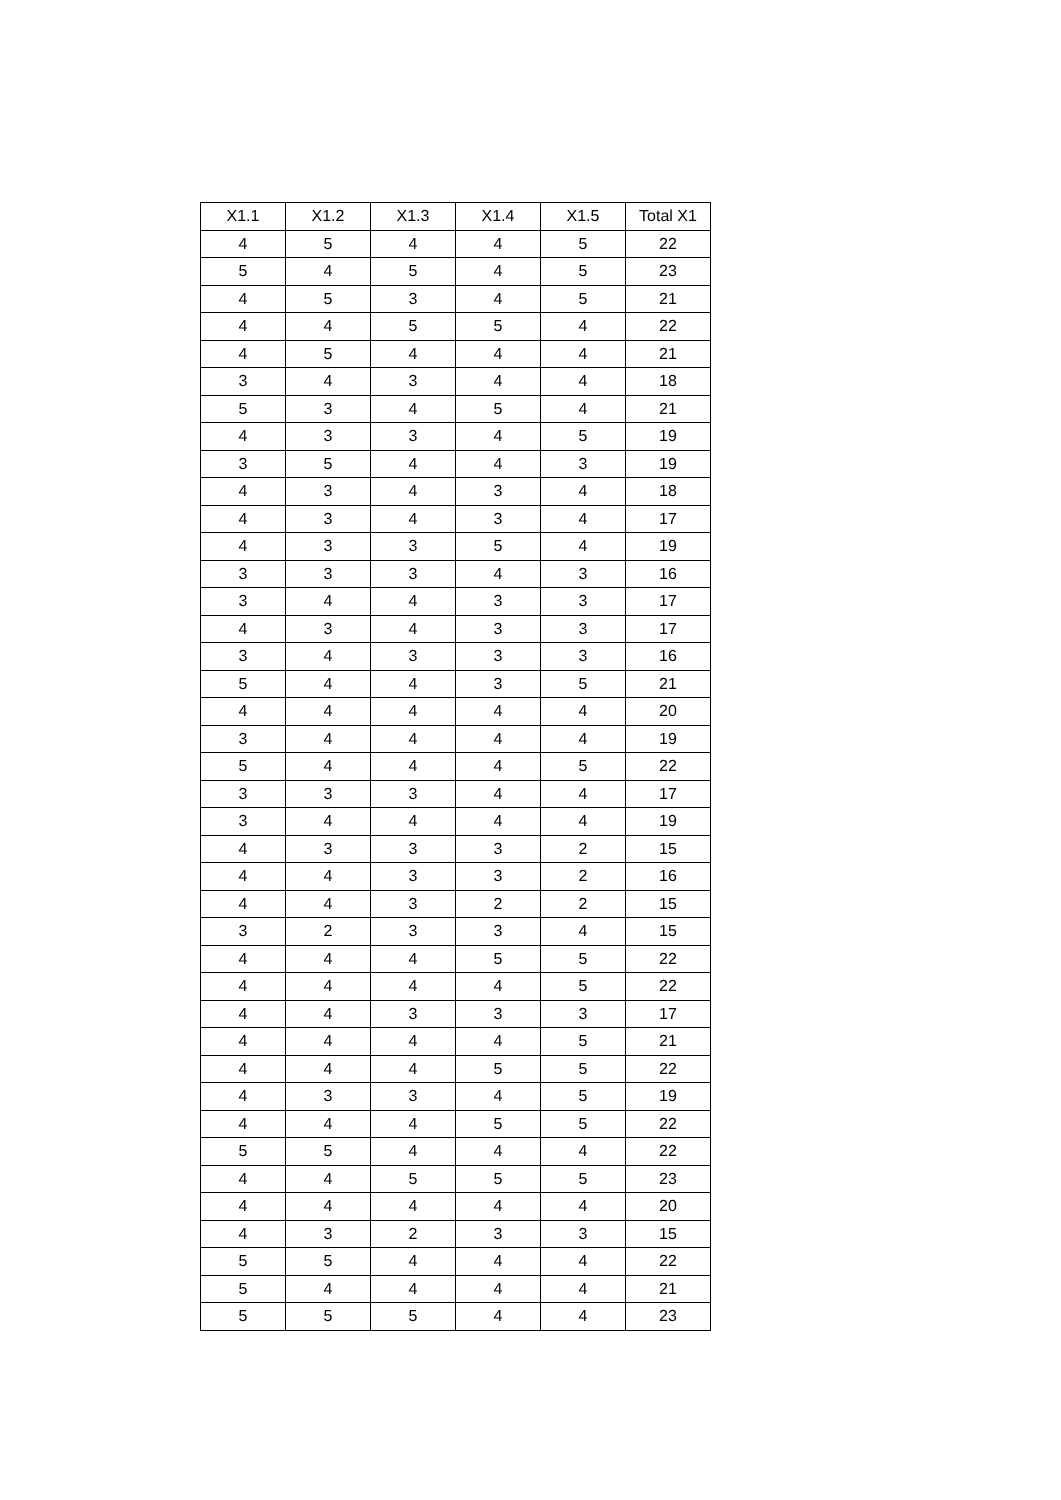| X1.1 | X1.2 | X1.3 | X1.4 | X1.5 | Total X1 |
| --- | --- | --- | --- | --- | --- |
| 4 | 5 | 4 | 4 | 5 | 22 |
| 5 | 4 | 5 | 4 | 5 | 23 |
| 4 | 5 | 3 | 4 | 5 | 21 |
| 4 | 4 | 5 | 5 | 4 | 22 |
| 4 | 5 | 4 | 4 | 4 | 21 |
| 3 | 4 | 3 | 4 | 4 | 18 |
| 5 | 3 | 4 | 5 | 4 | 21 |
| 4 | 3 | 3 | 4 | 5 | 19 |
| 3 | 5 | 4 | 4 | 3 | 19 |
| 4 | 3 | 4 | 3 | 4 | 18 |
| 4 | 3 | 4 | 3 | 4 | 17 |
| 4 | 3 | 3 | 5 | 4 | 19 |
| 3 | 3 | 3 | 4 | 3 | 16 |
| 3 | 4 | 4 | 3 | 3 | 17 |
| 4 | 3 | 4 | 3 | 3 | 17 |
| 3 | 4 | 3 | 3 | 3 | 16 |
| 5 | 4 | 4 | 3 | 5 | 21 |
| 4 | 4 | 4 | 4 | 4 | 20 |
| 3 | 4 | 4 | 4 | 4 | 19 |
| 5 | 4 | 4 | 4 | 5 | 22 |
| 3 | 3 | 3 | 4 | 4 | 17 |
| 3 | 4 | 4 | 4 | 4 | 19 |
| 4 | 3 | 3 | 3 | 2 | 15 |
| 4 | 4 | 3 | 3 | 2 | 16 |
| 4 | 4 | 3 | 2 | 2 | 15 |
| 3 | 2 | 3 | 3 | 4 | 15 |
| 4 | 4 | 4 | 5 | 5 | 22 |
| 4 | 4 | 4 | 4 | 5 | 22 |
| 4 | 4 | 3 | 3 | 3 | 17 |
| 4 | 4 | 4 | 4 | 5 | 21 |
| 4 | 4 | 4 | 5 | 5 | 22 |
| 4 | 3 | 3 | 4 | 5 | 19 |
| 4 | 4 | 4 | 5 | 5 | 22 |
| 5 | 5 | 4 | 4 | 4 | 22 |
| 4 | 4 | 5 | 5 | 5 | 23 |
| 4 | 4 | 4 | 4 | 4 | 20 |
| 4 | 3 | 2 | 3 | 3 | 15 |
| 5 | 5 | 4 | 4 | 4 | 22 |
| 5 | 4 | 4 | 4 | 4 | 21 |
| 5 | 5 | 5 | 4 | 4 | 23 |